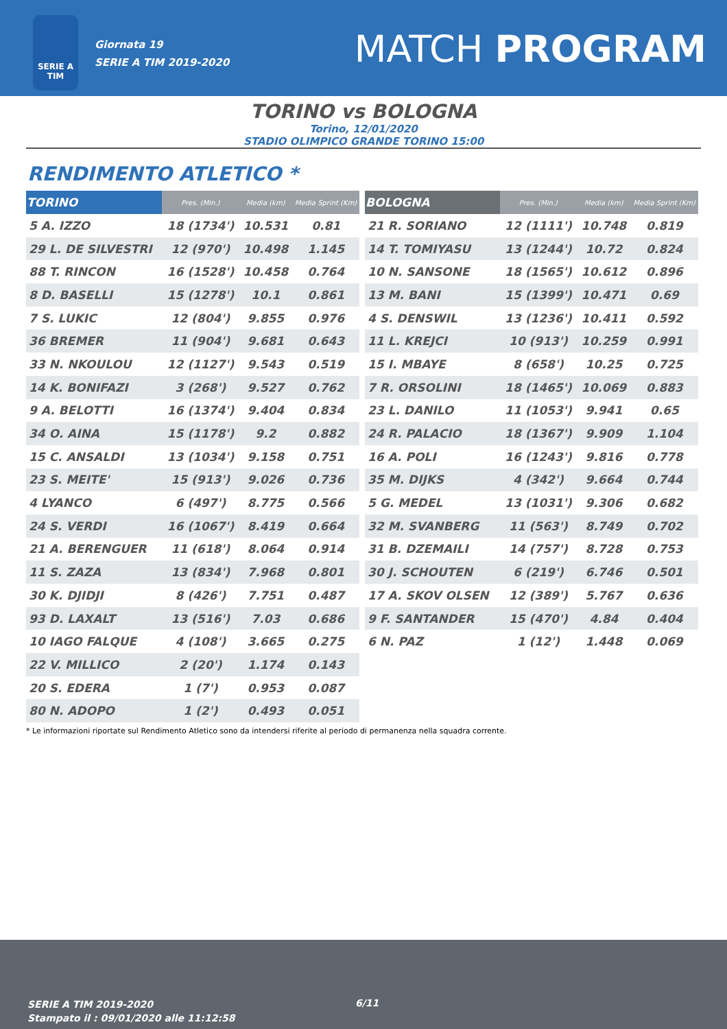SERIE A
TIM
Giornata 19
SERIE A TIM 2019-2020
MATCH PROGRAM
TORINO vs BOLOGNA
Torino, 12/01/2020
STADIO OLIMPICO GRANDE TORINO 15:00
RENDIMENTO ATLETICO *
| TORINO | Pres. (Min.) | Media (km) | Media Sprint (Km) |
| --- | --- | --- | --- |
| 5 A. IZZO | 18 (1734') | 10.531 | 0.81 |
| 29 L. DE SILVESTRI | 12 (970') | 10.498 | 1.145 |
| 88 T. RINCON | 16 (1528') | 10.458 | 0.764 |
| 8 D. BASELLI | 15 (1278') | 10.1 | 0.861 |
| 7 S. LUKIC | 12 (804') | 9.855 | 0.976 |
| 36 BREMER | 11 (904') | 9.681 | 0.643 |
| 33 N. NKOULOU | 12 (1127') | 9.543 | 0.519 |
| 14 K. BONIFAZI | 3 (268') | 9.527 | 0.762 |
| 9 A. BELOTTI | 16 (1374') | 9.404 | 0.834 |
| 34 O. AINA | 15 (1178') | 9.2 | 0.882 |
| 15 C. ANSALDI | 13 (1034') | 9.158 | 0.751 |
| 23 S. MEITE' | 15 (913') | 9.026 | 0.736 |
| 4 LYANCO | 6 (497') | 8.775 | 0.566 |
| 24 S. VERDI | 16 (1067') | 8.419 | 0.664 |
| 21 A. BERENGUER | 11 (618') | 8.064 | 0.914 |
| 11 S. ZAZA | 13 (834') | 7.968 | 0.801 |
| 30 K. DJIDJI | 8 (426') | 7.751 | 0.487 |
| 93 D. LAXALT | 13 (516') | 7.03 | 0.686 |
| 10 IAGO FALQUE | 4 (108') | 3.665 | 0.275 |
| 22 V. MILLICO | 2 (20') | 1.174 | 0.143 |
| 20 S. EDERA | 1 (7') | 0.953 | 0.087 |
| 80 N. ADOPO | 1 (2') | 0.493 | 0.051 |
| BOLOGNA | Pres. (Min.) | Media (km) | Media Sprint (Km) |
| --- | --- | --- | --- |
| 21 R. SORIANO | 12 (1111') | 10.748 | 0.819 |
| 14 T. TOMIYASU | 13 (1244') | 10.72 | 0.824 |
| 10 N. SANSONE | 18 (1565') | 10.612 | 0.896 |
| 13 M. BANI | 15 (1399') | 10.471 | 0.69 |
| 4 S. DENSWIL | 13 (1236') | 10.411 | 0.592 |
| 11 L. KREJCI | 10 (913') | 10.259 | 0.991 |
| 15 I. MBAYE | 8 (658') | 10.25 | 0.725 |
| 7 R. ORSOLINI | 18 (1465') | 10.069 | 0.883 |
| 23 L. DANILO | 11 (1053') | 9.941 | 0.65 |
| 24 R. PALACIO | 18 (1367') | 9.909 | 1.104 |
| 16 A. POLI | 16 (1243') | 9.816 | 0.778 |
| 35 M. DIJKS | 4 (342') | 9.664 | 0.744 |
| 5 G. MEDEL | 13 (1031') | 9.306 | 0.682 |
| 32 M. SVANBERG | 11 (563') | 8.749 | 0.702 |
| 31 B. DZEMAILI | 14 (757') | 8.728 | 0.753 |
| 30 J. SCHOUTEN | 6 (219') | 6.746 | 0.501 |
| 17 A. SKOV OLSEN | 12 (389') | 5.767 | 0.636 |
| 9 F. SANTANDER | 15 (470') | 4.84 | 0.404 |
| 6 N. PAZ | 1 (12') | 1.448 | 0.069 |
* Le informazioni riportate sul Rendimento Atletico sono da intendersi riferite al periodo di permanenza nella squadra corrente.
SERIE A TIM 2019-2020
Stampato il : 09/01/2020 alle 11:12:58
6/11